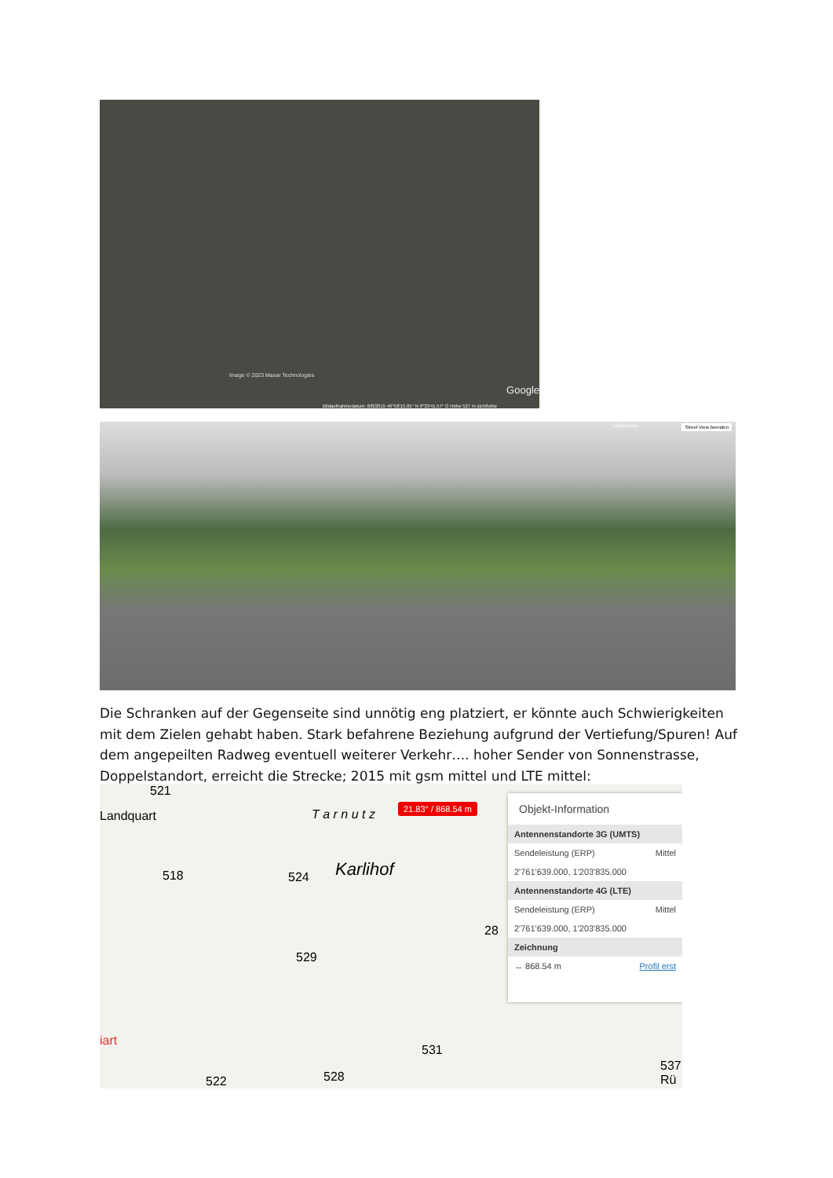Image © 2023 Maxar Technologies
Google
Bildaufnahmedatum: 8/8/2015 46°58'15.05" N 9°33'41.57" O Höhe 527 m sichthöhe
Landstrasse Street View beenden
Die Schranken auf der Gegenseite sind unnötig eng platziert, er könnte auch Schwierigkeiten mit dem Zielen gehabt haben. Stark befahrene Beziehung aufgrund der Vertiefung/Spuren! Auf dem angepeilten Radweg eventuell weiterer Verkehr…. hoher Sender von Sonnenstrasse, Doppelstandort, erreicht die Strecke; 2015 mit gsm mittel und LTE mittel:
521
Landquart T a r n u t z
518 524 Karlihof
28
529
531
522 528
iart
537 Rü
21.83° / 868.54 m
Objekt-Information
Antennenstandorte 3G (UMTS)
Sendeleistung (ERP) Mittel
2'761'639.000, 1'203'835.000
Antennenstandorte 4G (LTE)
Sendeleistung (ERP) Mittel
2'761'639.000, 1'203'835.000
Zeichnung
↔ 868.54 m Profil erst